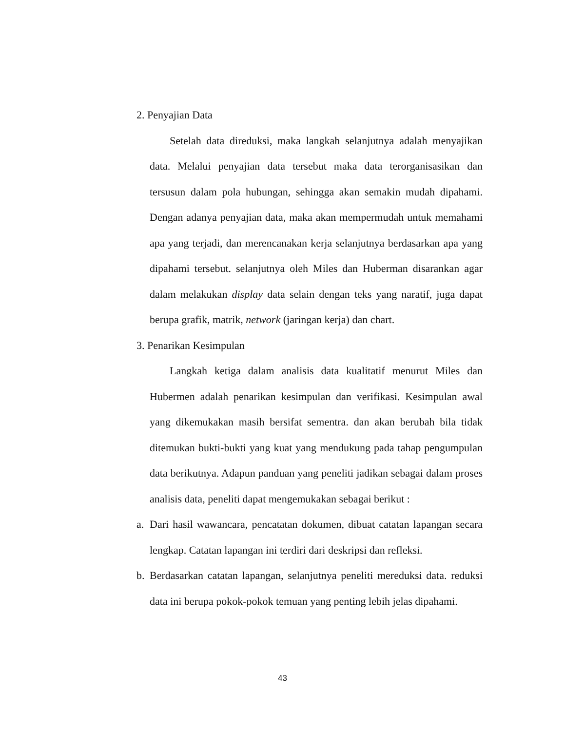2. Penyajian Data
Setelah data direduksi, maka langkah selanjutnya adalah menyajikan data. Melalui penyajian data tersebut maka data terorganisasikan dan tersusun dalam pola hubungan, sehingga akan semakin mudah dipahami. Dengan adanya penyajian data, maka akan mempermudah untuk memahami apa yang terjadi, dan merencanakan kerja selanjutnya berdasarkan apa yang dipahami tersebut. selanjutnya oleh Miles dan Huberman disarankan agar dalam melakukan display data selain dengan teks yang naratif, juga dapat berupa grafik, matrik, network (jaringan kerja) dan chart.
3. Penarikan Kesimpulan
Langkah ketiga dalam analisis data kualitatif menurut Miles dan Hubermen adalah penarikan kesimpulan dan verifikasi. Kesimpulan awal yang dikemukakan masih bersifat sementra. dan akan berubah bila tidak ditemukan bukti-bukti yang kuat yang mendukung pada tahap pengumpulan data berikutnya. Adapun panduan yang peneliti jadikan sebagai dalam proses analisis data, peneliti dapat mengemukakan sebagai berikut :
a. Dari hasil wawancara, pencatatan dokumen, dibuat catatan lapangan secara lengkap. Catatan lapangan ini terdiri dari deskripsi dan refleksi.
b. Berdasarkan catatan lapangan, selanjutnya peneliti mereduksi data. reduksi data ini berupa pokok-pokok temuan yang penting lebih jelas dipahami.
43